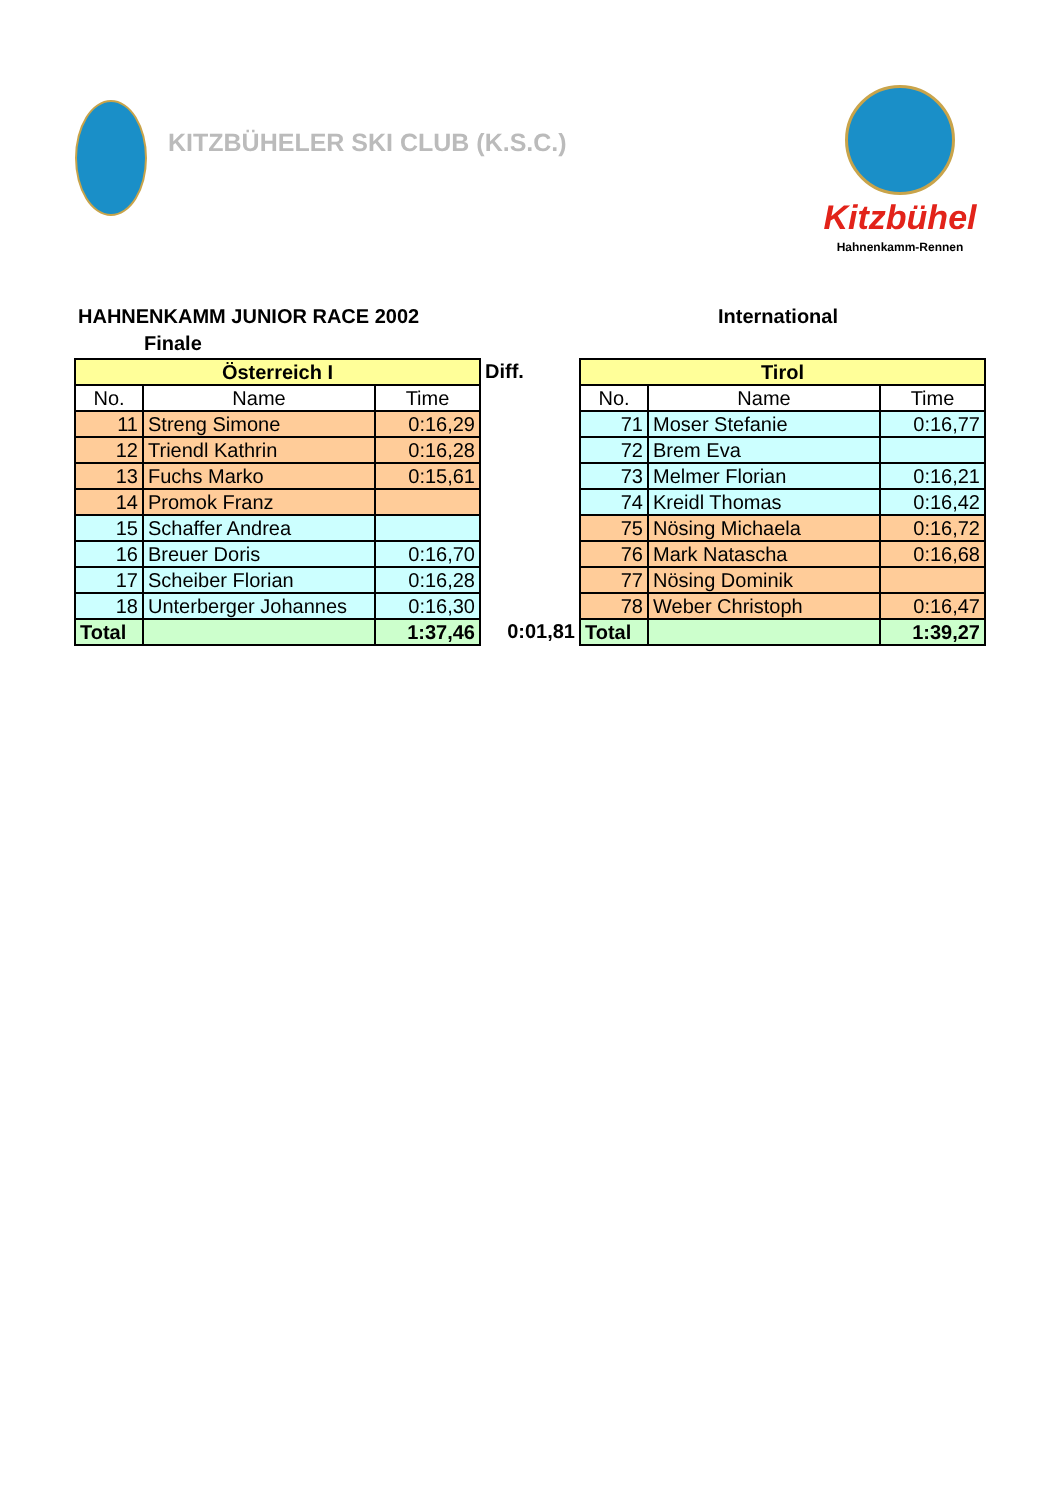KITZBÜHELER SKI CLUB (K.S.C.)
Kitzbühel
Hahnenkamm-Rennen
HAHNENKAMM JUNIOR RACE 2002 International
Finale
| Österreich I | | |
| No. | Name | Time |
| 11 | Streng Simone | 0:16,29 |
| 12 | Triendl Kathrin | 0:16,28 |
| 13 | Fuchs Marko | 0:15,61 |
| 14 | Promok Franz | |
| 15 | Schaffer Andrea | |
| 16 | Breuer Doris | 0:16,70 |
| 17 | Scheiber Florian | 0:16,28 |
| 18 | Unterberger Johannes | 0:16,30 |
| Total | | 1:37,46 |
Diff.
0:01,81
| Tirol | | |
| No. | Name | Time |
| 71 | Moser Stefanie | 0:16,77 |
| 72 | Brem Eva | |
| 73 | Melmer Florian | 0:16,21 |
| 74 | Kreidl Thomas | 0:16,42 |
| 75 | Nösing Michaela | 0:16,72 |
| 76 | Mark Natascha | 0:16,68 |
| 77 | Nösing Dominik | |
| 78 | Weber Christoph | 0:16,47 |
| Total | | 1:39,27 |